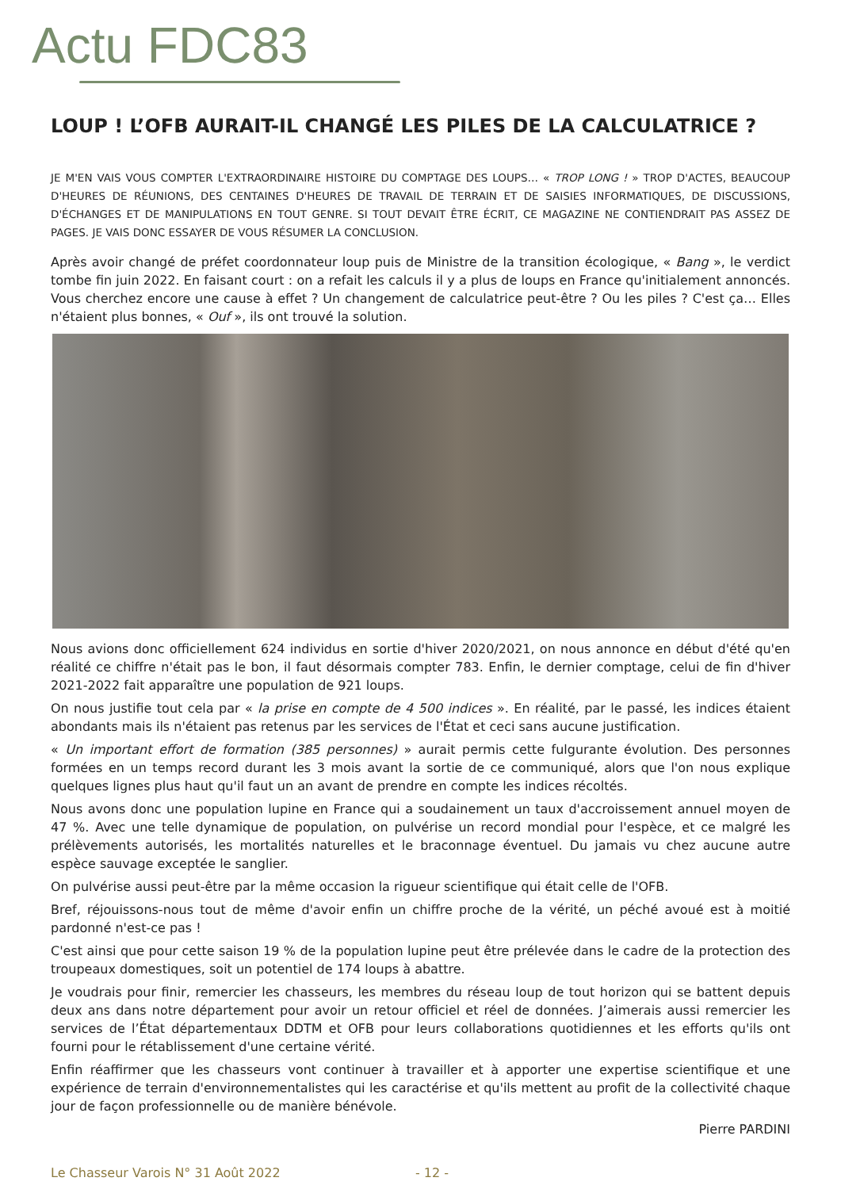Actu FDC83
LOUP ! L’OFB AURAIT-IL CHANGÉ LES PILES DE LA CALCULATRICE ?
JE M'EN VAIS VOUS COMPTER L'EXTRAORDINAIRE HISTOIRE DU COMPTAGE DES LOUPS… « TROP LONG ! » TROP D'ACTES, BEAUCOUP D'HEURES DE RÉUNIONS, DES CENTAINES D'HEURES DE TRAVAIL DE TERRAIN ET DE SAISIES INFORMATIQUES, DE DISCUSSIONS, D'ÉCHANGES ET DE MANIPULATIONS EN TOUT GENRE. SI TOUT DEVAIT ÊTRE ÉCRIT, CE MAGAZINE NE CONTIENDRAIT PAS ASSEZ DE PAGES. JE VAIS DONC ESSAYER DE VOUS RÉSUMER LA CONCLUSION.
Après avoir changé de préfet coordonnateur loup puis de Ministre de la transition écologique, « Bang », le verdict tombe fin juin 2022. En faisant court : on a refait les calculs il y a plus de loups en France qu'initialement annoncés. Vous cherchez encore une cause à effet ? Un changement de calculatrice peut-être ? Ou les piles ? C'est ça… Elles n'étaient plus bonnes, « Ouf », ils ont trouvé la solution.
Nous avions donc officiellement 624 individus en sortie d'hiver 2020/2021, on nous annonce en début d'été qu'en réalité ce chiffre n'était pas le bon, il faut désormais compter 783. Enfin, le dernier comptage, celui de fin d'hiver 2021-2022 fait apparaître une population de 921 loups.
On nous justifie tout cela par « la prise en compte de 4 500 indices ». En réalité, par le passé, les indices étaient abondants mais ils n'étaient pas retenus par les services de l'État et ceci sans aucune justification.
« Un important effort de formation (385 personnes) » aurait permis cette fulgurante évolution. Des personnes formées en un temps record durant les 3 mois avant la sortie de ce communiqué, alors que l'on nous explique quelques lignes plus haut qu'il faut un an avant de prendre en compte les indices récoltés.
Nous avons donc une population lupine en France qui a soudainement un taux d'accroissement annuel moyen de 47 %. Avec une telle dynamique de population, on pulvérise un record mondial pour l'espèce, et ce malgré les prélèvements autorisés, les mortalités naturelles et le braconnage éventuel. Du jamais vu chez aucune autre espèce sauvage exceptée le sanglier.
On pulvérise aussi peut-être par la même occasion la rigueur scientifique qui était celle de l'OFB.
Bref, réjouissons-nous tout de même d'avoir enfin un chiffre proche de la vérité, un péché avoué est à moitié pardonné n'est-ce pas !
C'est ainsi que pour cette saison 19 % de la population lupine peut être prélevée dans le cadre de la protection des troupeaux domestiques, soit un potentiel de 174 loups à abattre.
Je voudrais pour finir, remercier les chasseurs, les membres du réseau loup de tout horizon qui se battent depuis deux ans dans notre département pour avoir un retour officiel et réel de données. J’aimerais aussi remercier les services de l’État départementaux DDTM et OFB pour leurs collaborations quotidiennes et les efforts qu'ils ont fourni pour le rétablissement d'une certaine vérité.
Enfin réaffirmer que les chasseurs vont continuer à travailler et à apporter une expertise scientifique et une expérience de terrain d'environnementalistes qui les caractérise et qu'ils mettent au profit de la collectivité chaque jour de façon professionnelle ou de manière bénévole.
Pierre PARDINI
Le Chasseur Varois N° 31 Août 2022 - 12 -